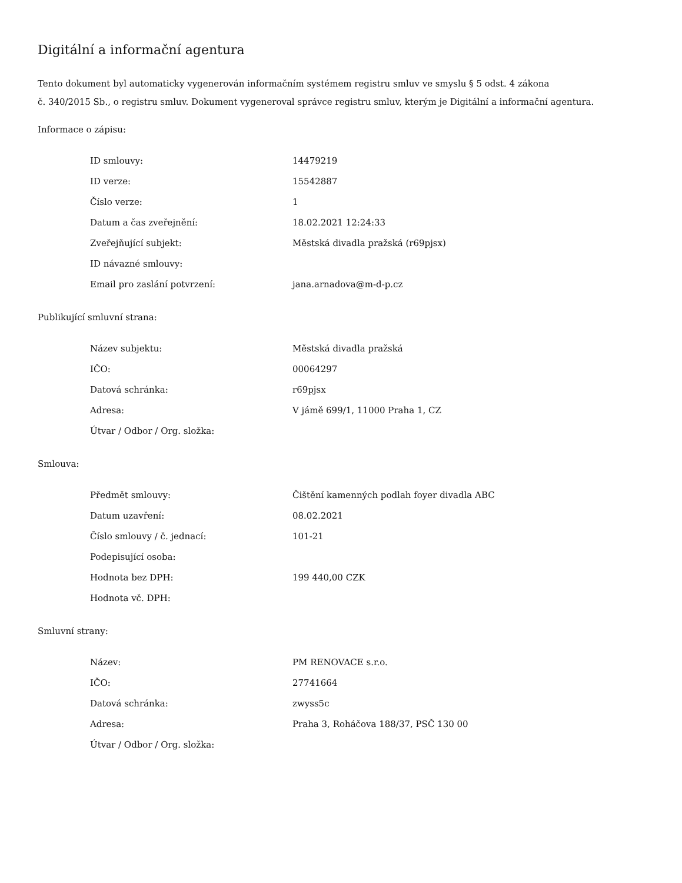Digitální a informační agentura
Tento dokument byl automaticky vygenerován informačním systémem registru smluv ve smyslu § 5 odst. 4 zákona
č. 340/2015 Sb., o registru smluv. Dokument vygeneroval správce registru smluv, kterým je Digitální a informační agentura.
Informace o zápisu:
| ID smlouvy: | 14479219 |
| ID verze: | 15542887 |
| Číslo verze: | 1 |
| Datum a čas zveřejnění: | 18.02.2021 12:24:33 |
| Zveřejňující subjekt: | Městská divadla pražská (r69pjsx) |
| ID návazné smlouvy: | |
| Email pro zaslání potvrzení: | jana.arnadova@m-d-p.cz |
Publikující smluvní strana:
| Název subjektu: | Městská divadla pražská |
| IČO: | 00064297 |
| Datová schránka: | r69pjsx |
| Adresa: | V jámě 699/1, 11000 Praha 1, CZ |
| Útvar / Odbor / Org. složka: | |
Smlouva:
| Předmět smlouvy: | Čištění kamenných podlah foyer divadla ABC |
| Datum uzavření: | 08.02.2021 |
| Číslo smlouvy / č. jednací: | 101-21 |
| Podepisující osoba: | |
| Hodnota bez DPH: | 199 440,00 CZK |
| Hodnota vč. DPH: | |
Smluvní strany:
| Název: | PM RENOVACE s.r.o. |
| IČO: | 27741664 |
| Datová schránka: | zwyss5c |
| Adresa: | Praha 3, Roháčova 188/37, PSČ 130 00 |
| Útvar / Odbor / Org. složka: | |